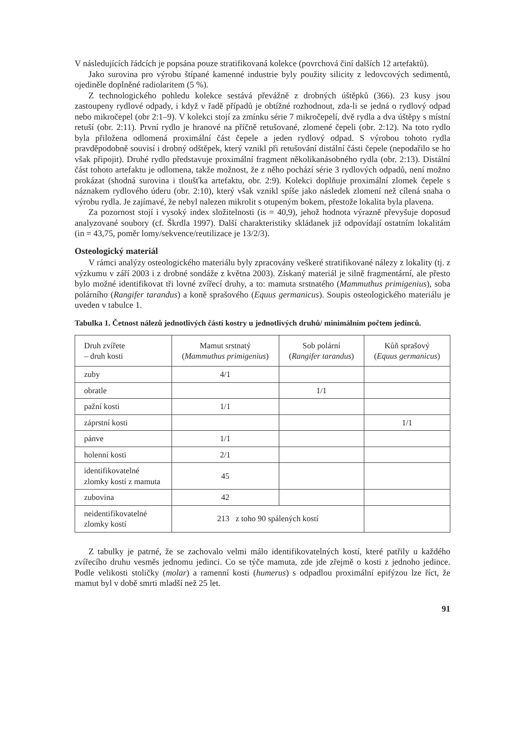V následujících řádcích je popsána pouze stratifikovaná kolekce (povrchová činí dalších 12 artefaktů).
Jako surovina pro výrobu štípané kamenné industrie byly použity silicity z ledovcových sedimentů, ojediněle doplněné radiolaritem (5 %).
Z technologického pohledu kolekce sestává převážně z drobných úštěpků (366). 23 kusy jsou zastoupeny rydlové odpady, i když v řadě případů je obtížné rozhodnout, zda-li se jedná o rydlový odpad nebo mikročepel (obr 2:1–9). V kolekci stojí za zmínku série 7 mikročepelí, dvě rydla a dva úštěpy s místní retuší (obr. 2:11). První rydlo je hranové na příčně retušované, zlomené čepeli (obr. 2:12). Na toto rydlo byla přiložena odlomená proximální část čepele a jeden rydlový odpad. S výrobou tohoto rydla pravděpodobně souvisí i drobný odštěpek, který vznikl při retušování distální části čepele (nepodařilo se ho však připojit). Druhé rydlo představuje proximální fragment několikanásobného rydla (obr. 2:13). Distální část tohoto artefaktu je odlomena, takže možnost, že z něho pochází série 3 rydlových odpadů, není možno prokázat (shodná surovina i tloušťka artefaktu, obr. 2:9). Kolekci doplňuje proximální zlomek čepele s náznakem rydlového úderu (obr. 2:10), který však vznikl spíše jako následek zlomení než cílená snaha o výrobu rydla. Je zajímavé, že nebyl nalezen mikrolit s otupeným bokem, přestože lokalita byla plavena.
Za pozornost stojí i vysoký index složitelnosti (is = 40,9), jehož hodnota výrazně převyšuje doposud analyzované soubory (cf. Škrdla 1997). Další charakteristiky skládanek již odpovídají ostatním lokalitám (in = 43,75, poměr lomy/sekvence/reutilizace je 13/2/3).
Osteologický materiál
V rámci analýzy osteologického materiálu byly zpracovány veškeré stratifikované nálezy z lokality (tj. z výzkumu v září 2003 i z drobné sondáže z května 2003). Získaný materiál je silně fragmentární, ale přesto bylo možné identifikovat tři lovné zvířecí druhy, a to: mamuta srstnatého (Mammuthus primigenius), soba polárního (Rangifer tarandus) a koně sprašového (Equus germanicus). Soupis osteologického materiálu je uveden v tabulce 1.
Tabulka 1. Četnost nálezů jednotlivých částí kostry u jednotlivých druhů/ minimálním počtem jedinců.
| Druh zvířete – druh kosti | Mamut srstnatý ( Mammuthus primigenius ) | Sob polární ( Rangifer tarandus ) | Kůň sprašový ( Equus germanicus ) |
| zuby | 4/1 | | |
| obratle | | 1/1 | |
| pažní kosti | 1/1 | | |
| záprstní kosti | | | 1/1 |
| pánve | 1/1 | | |
| holenní kosti | 2/1 | | |
| identifikovatelné zlomky kostí z mamuta | 45 | | |
| zubovina | 42 | | |
| neidentifikovatelné zlomky kostí | 213 z toho 90 spálených kostí | | |
Z tabulky je patrné, že se zachovalo velmi málo identifikovatelných kostí, které patřily u každého zvířecího druhu vesměs jednomu jedinci. Co se týče mamuta, zde jde zřejmě o kosti z jednoho jedince. Podle velikosti stoličky (molar) a ramenní kosti (humerus) s odpadlou proximální epifýzou lze říct, že mamut byl v době smrti mladší než 25 let.
91